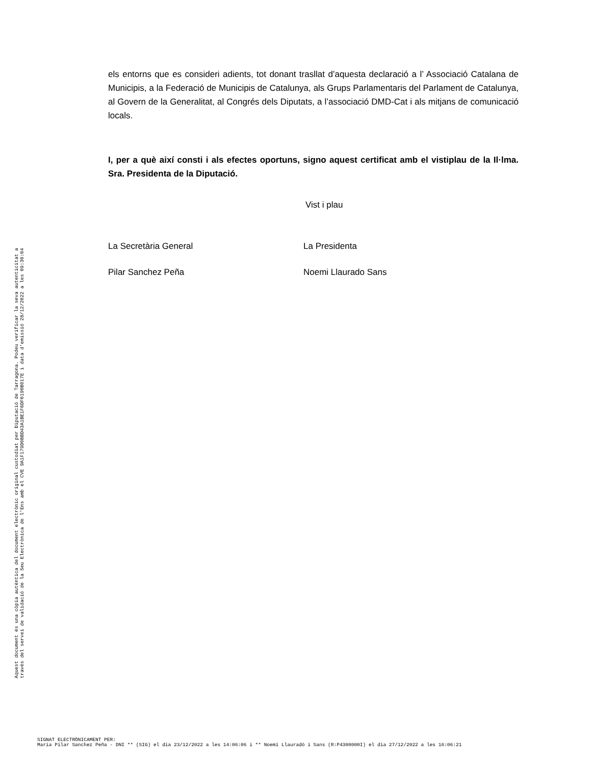els entorns que es consideri adients, tot donant trasllat d’aquesta declaració a l’ Associació Catalana de Municipis, a la Federació de Municipis de Catalunya, als Grups Parlamentaris del Parlament de Catalunya, al Govern de la Generalitat, al Congrés dels Diputats, a l’associació DMD-Cat i als mitjans de comunicació locals.
I, per a què així consti i als efectes oportuns, signo aquest certificat amb el vistiplau de la Il·lma. Sra. Presidenta de la Diputació.
Vist i plau
La Secretària General La Presidenta
Pilar Sanchez Peña Noemi Llaurado Sans
Aquest document és una còpia autèntica del document electrònic original custodiat per Diputació de Tarragona. Podeu verificar la seva autenticitat a
través del servei de validació de la Seu Electrònica de l'Ens amb el CVE 9A1F179D0BBD43A1BE1F6DF0190B017E i data d'emissió 28/12/2022 a les 09:30:04
SIGNAT ELECTRÒNICAMENT PER:
Maria Pilar Sanchez Peña - DNI ** (SIG) el dia 23/12/2022 a les 14:06:06 i ** Noemí Llauradó i Sans (R:P4300000I) el dia 27/12/2022 a les 16:06:21